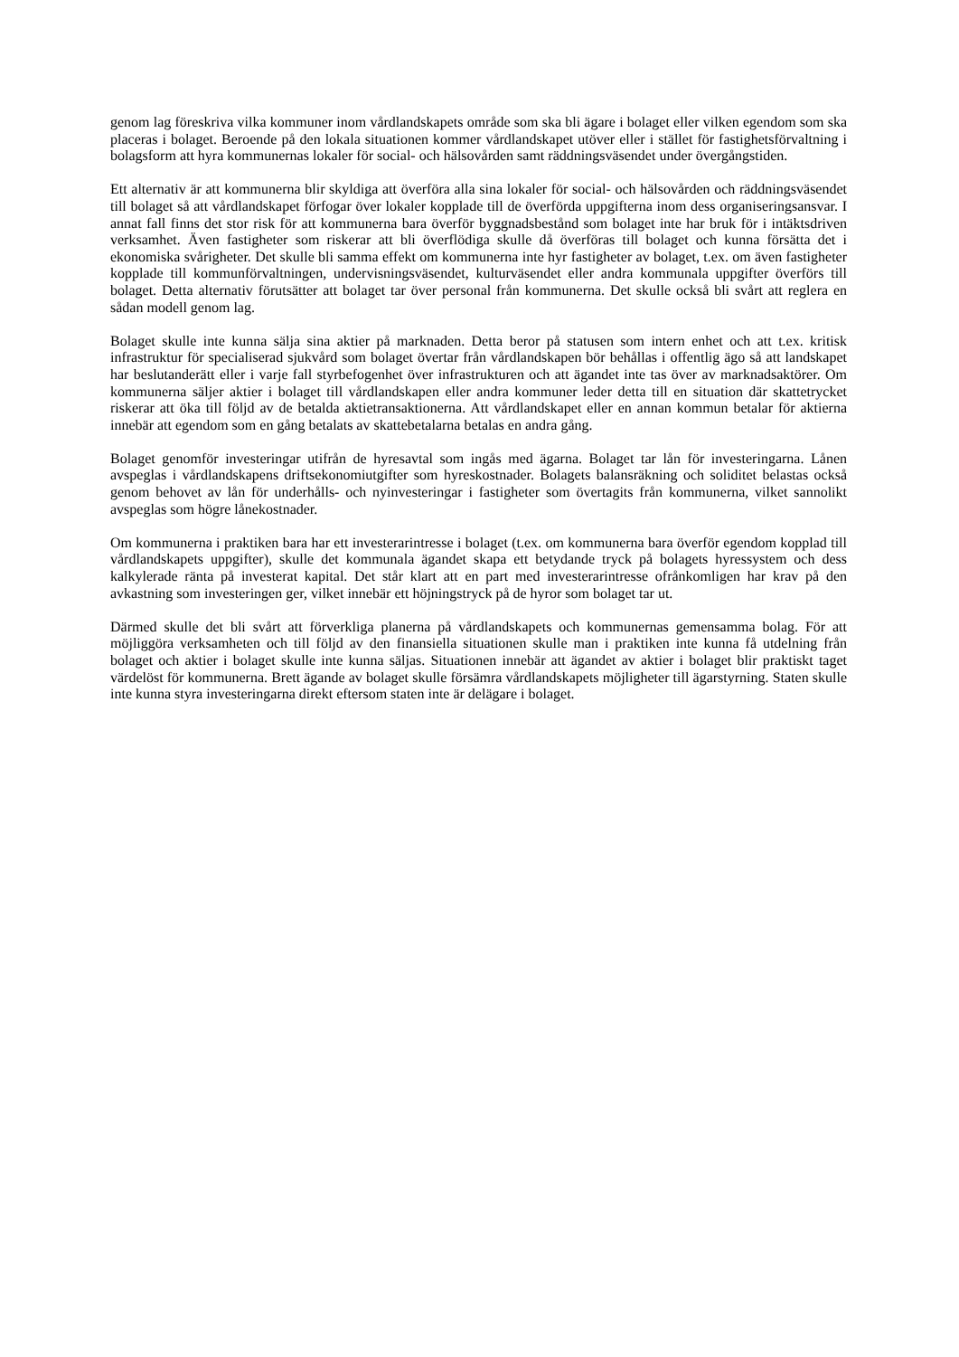genom lag föreskriva vilka kommuner inom vårdlandskapets område som ska bli ägare i bolaget eller vilken egendom som ska placeras i bolaget. Beroende på den lokala situationen kommer vårdlandskapet utöver eller i stället för fastighetsförvaltning i bolagsform att hyra kommunernas lokaler för social- och hälsovården samt räddningsväsendet under övergångstiden.
Ett alternativ är att kommunerna blir skyldiga att överföra alla sina lokaler för social- och hälsovården och räddningsväsendet till bolaget så att vårdlandskapet förfogar över lokaler kopplade till de överförda uppgifterna inom dess organiseringsansvar. I annat fall finns det stor risk för att kommunerna bara överför byggnadsbestånd som bolaget inte har bruk för i intäktsdriven verksamhet. Även fastigheter som riskerar att bli överflödiga skulle då överföras till bolaget och kunna försätta det i ekonomiska svårigheter. Det skulle bli samma effekt om kommunerna inte hyr fastigheter av bolaget, t.ex. om även fastigheter kopplade till kommunförvaltningen, undervisningsväsendet, kulturväsendet eller andra kommunala uppgifter överförs till bolaget. Detta alternativ förutsätter att bolaget tar över personal från kommunerna. Det skulle också bli svårt att reglera en sådan modell genom lag.
Bolaget skulle inte kunna sälja sina aktier på marknaden. Detta beror på statusen som intern enhet och att t.ex. kritisk infrastruktur för specialiserad sjukvård som bolaget övertar från vårdlandskapen bör behållas i offentlig ägo så att landskapet har beslutanderätt eller i varje fall styrbefogenhet över infrastrukturen och att ägandet inte tas över av marknadsaktörer. Om kommunerna säljer aktier i bolaget till vårdlandskapen eller andra kommuner leder detta till en situation där skattetrycket riskerar att öka till följd av de betalda aktietransaktionerna. Att vårdlandskapet eller en annan kommun betalar för aktierna innebär att egendom som en gång betalats av skattebetalarna betalas en andra gång.
Bolaget genomför investeringar utifrån de hyresavtal som ingås med ägarna. Bolaget tar lån för investeringarna. Lånen avspeglas i vårdlandskapens driftsekonomiutgifter som hyreskostnader. Bolagets balansräkning och soliditet belastas också genom behovet av lån för underhålls- och nyinvesteringar i fastigheter som övertagits från kommunerna, vilket sannolikt avspeglas som högre lånekostnader.
Om kommunerna i praktiken bara har ett investerarintresse i bolaget (t.ex. om kommunerna bara överför egendom kopplad till vårdlandskapets uppgifter), skulle det kommunala ägandet skapa ett betydande tryck på bolagets hyressystem och dess kalkylerade ränta på investerat kapital. Det står klart att en part med investerarintresse ofrånkomligen har krav på den avkastning som investeringen ger, vilket innebär ett höjningstryck på de hyror som bolaget tar ut.
Därmed skulle det bli svårt att förverkliga planerna på vårdlandskapets och kommunernas gemensamma bolag. För att möjliggöra verksamheten och till följd av den finansiella situationen skulle man i praktiken inte kunna få utdelning från bolaget och aktier i bolaget skulle inte kunna säljas. Situationen innebär att ägandet av aktier i bolaget blir praktiskt taget värdelöst för kommunerna. Brett ägande av bolaget skulle försämra vårdlandskapets möjligheter till ägarstyrning. Staten skulle inte kunna styra investeringarna direkt eftersom staten inte är delägare i bolaget.